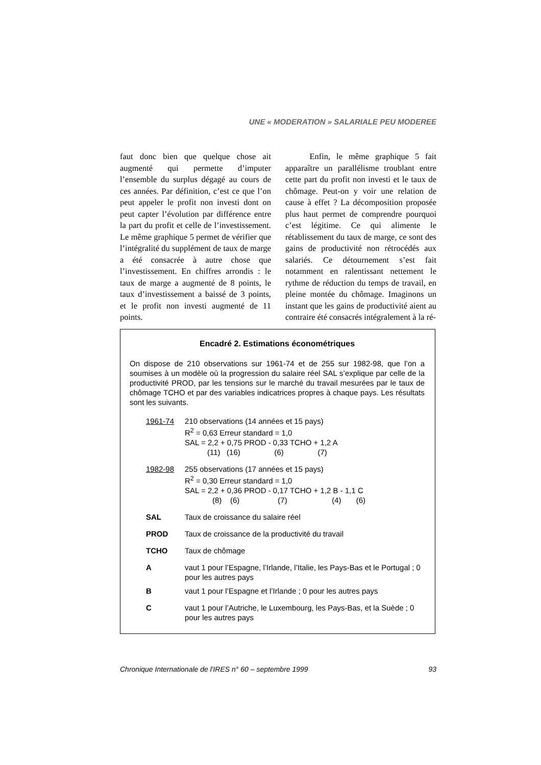UNE « MODERATION » SALARIALE PEU MODEREE
faut donc bien que quelque chose ait augmenté qui permette d’imputer l’ensemble du surplus dégagé au cours de ces années. Par définition, c’est ce que l’on peut appeler le profit non investi dont on peut capter l’évolution par différence entre la part du profit et celle de l’investissement. Le même graphique 5 permet de vérifier que l’intégralité du supplément de taux de marge a été consacrée à autre chose que l’investissement. En chiffres arrondis : le taux de marge a augmenté de 8 points, le taux d’investissement a baissé de 3 points, et le profit non investi augmenté de 11 points.
Enfin, le même graphique 5 fait apparaître un parallélisme troublant entre cette part du profit non investi et le taux de chômage. Peut-on y voir une relation de cause à effet ? La décomposition proposée plus haut permet de comprendre pourquoi c’est légitime. Ce qui alimente le rétablissement du taux de marge, ce sont des gains de productivité non rétrocédés aux salariés. Ce détournement s’est fait notamment en ralentissant nettement le rythme de réduction du temps de travail, en pleine montée du chômage. Imaginons un instant que les gains de productivité aient au contraire été consacrés intégralement à la ré-
Encadré 2. Estimations économétriques
On dispose de 210 observations sur 1961-74 et de 255 sur 1982-98, que l’on a soumises à un modèle où la progression du salaire réel SAL s’explique par celle de la productivité PROD, par les tensions sur le marché du travail mesurées par le taux de chômage TCHO et par des variables indicatrices propres à chaque pays. Les résultats sont les suivants.
| 1961-74 | 210 observations (14 années et 15 pays) R<sup>2</sup> = 0,63 Erreur standard = 1,0 SAL = 2,2 + 0,75 PROD - 0,33 TCHO + 1,2 A (11) (16) (6) (7) |
| 1982-98 | 255 observations (17 années et 15 pays) R<sup>2</sup> = 0,30 Erreur standard = 1,0 SAL = 2,2 + 0,36 PROD - 0,17 TCHO + 1,2 B - 1,1 C (8) (6) (7) (4) (6) |
| SAL | Taux de croissance du salaire réel |
| PROD | Taux de croissance de la productivité du travail |
| TCHO | Taux de chômage |
| A | vaut 1 pour l’Espagne, l’Irlande, l’Italie, les Pays-Bas et le Portugal ; 0 pour les autres pays |
| B | vaut 1 pour l’Espagne et l’Irlande ; 0 pour les autres pays |
| C | vaut 1 pour l’Autriche, le Luxembourg, les Pays-Bas, et la Suède ; 0 pour les autres pays |
Chronique Internationale de l'IRES n° 60 – septembre 1999 93